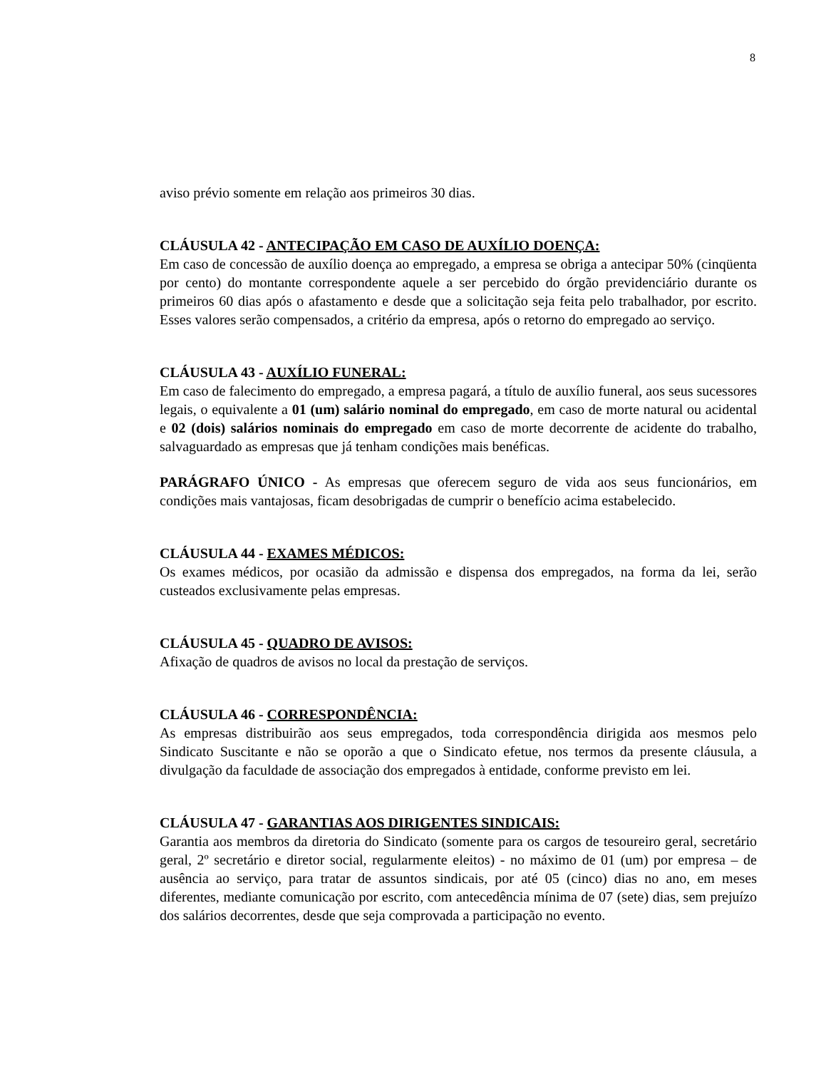8
aviso prévio somente em relação aos primeiros 30 dias.
CLÁUSULA 42 - ANTECIPAÇÃO EM CASO DE AUXÍLIO DOENÇA:
Em caso de concessão de auxílio doença ao empregado, a empresa se obriga a antecipar 50% (cinqüenta por cento) do montante correspondente aquele a ser percebido do órgão previdenciário durante os primeiros 60 dias após o afastamento e desde que a solicitação seja feita pelo trabalhador, por escrito. Esses valores serão compensados, a critério da empresa, após o retorno do empregado ao serviço.
CLÁUSULA 43 - AUXÍLIO FUNERAL:
Em caso de falecimento do empregado, a empresa pagará, a título de auxílio funeral, aos seus sucessores legais, o equivalente a 01 (um) salário nominal do empregado, em caso de morte natural ou acidental e 02 (dois) salários nominais do empregado em caso de morte decorrente de acidente do trabalho, salvaguardado as empresas que já tenham condições mais benéficas.
PARÁGRAFO ÚNICO - As empresas que oferecem seguro de vida aos seus funcionários, em condições mais vantajosas, ficam desobrigadas de cumprir o benefício acima estabelecido.
CLÁUSULA 44 - EXAMES MÉDICOS:
Os exames médicos, por ocasião da admissão e dispensa dos empregados, na forma da lei, serão custeados exclusivamente pelas empresas.
CLÁUSULA 45 - QUADRO DE AVISOS:
Afixação de quadros de avisos no local da prestação de serviços.
CLÁUSULA 46 - CORRESPONDÊNCIA:
As empresas distribuirão aos seus empregados, toda correspondência dirigida aos mesmos pelo Sindicato Suscitante e não se oporão a que o Sindicato efetue, nos termos da presente cláusula, a divulgação da faculdade de associação dos empregados à entidade, conforme previsto em lei.
CLÁUSULA 47 - GARANTIAS AOS DIRIGENTES SINDICAIS:
Garantia aos membros da diretoria do Sindicato (somente para os cargos de tesoureiro geral, secretário geral, 2º secretário e diretor social, regularmente eleitos) - no máximo de 01 (um) por empresa – de ausência ao serviço, para tratar de assuntos sindicais, por até 05 (cinco) dias no ano, em meses diferentes, mediante comunicação por escrito, com antecedência mínima de 07 (sete) dias, sem prejuízo dos salários decorrentes, desde que seja comprovada a participação no evento.